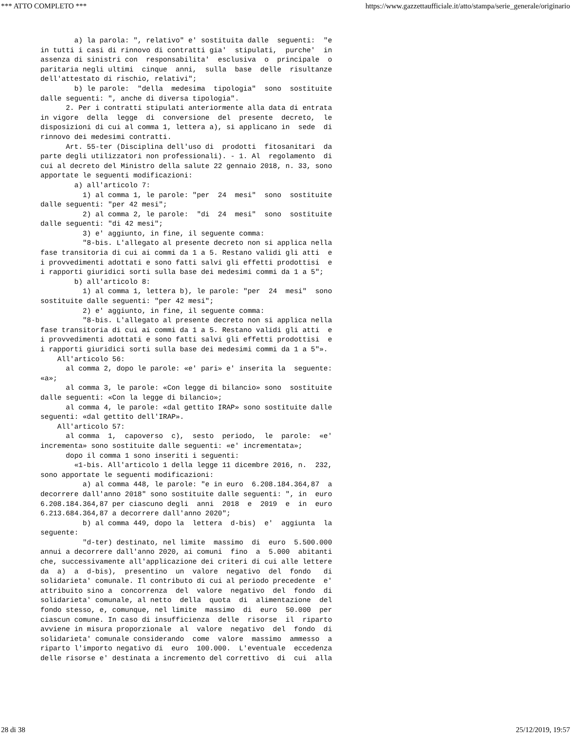*** ATTO COMPLETO *** https://www.gazzettaufficiale.it/atto/stampa/serie_generale/originario
        a) la parola: ", relativo" e' sostituita dalle  seguenti:  "e
in tutti i casi di rinnovo di contratti gia'  stipulati,  purche'  in
assenza di sinistri con  responsabilita'  esclusiva  o  principale  o
paritaria negli ultimi  cinque  anni,  sulla  base  delle  risultanze
dell'attestato di rischio, relativi";
        b) le parole:  "della  medesima  tipologia"  sono  sostituite
dalle seguenti: ", anche di diversa tipologia".
      2. Per i contratti stipulati anteriormente alla data di entrata
in vigore  della  legge  di  conversione  del  presente  decreto,  le
disposizioni di cui al comma 1, lettera a), si applicano in  sede  di
rinnovo dei medesimi contratti.
      Art. 55-ter (Disciplina dell'uso di  prodotti  fitosanitari  da
parte degli utilizzatori non professionali). - 1. Al  regolamento  di
cui al decreto del Ministro della salute 22 gennaio 2018, n. 33, sono
apportate le seguenti modificazioni:
        a) all'articolo 7:
          1) al comma 1, le parole: "per  24  mesi"  sono  sostituite
dalle seguenti: "per 42 mesi";
          2) al comma 2, le parole:  "di  24  mesi"  sono  sostituite
dalle seguenti: "di 42 mesi";
          3) e' aggiunto, in fine, il seguente comma:
          "8-bis. L'allegato al presente decreto non si applica nella
fase transitoria di cui ai commi da 1 a 5. Restano validi gli atti  e
i provvedimenti adottati e sono fatti salvi gli effetti prodottisi  e
i rapporti giuridici sorti sulla base dei medesimi commi da 1 a 5";
        b) all'articolo 8:
          1) al comma 1, lettera b), le parole: "per  24  mesi"  sono
sostituite dalle seguenti: "per 42 mesi";
          2) e' aggiunto, in fine, il seguente comma:
          "8-bis. L'allegato al presente decreto non si applica nella
fase transitoria di cui ai commi da 1 a 5. Restano validi gli atti  e
i provvedimenti adottati e sono fatti salvi gli effetti prodottisi  e
i rapporti giuridici sorti sulla base dei medesimi commi da 1 a 5"».
    All'articolo 56:
      al comma 2, dopo le parole: «e' pari» e' inserita la  seguente:
«a»;
      al comma 3, le parole: «Con legge di bilancio» sono  sostituite
dalle seguenti: «Con la legge di bilancio»;
      al comma 4, le parole: «dal gettito IRAP» sono sostituite dalle
seguenti: «dal gettito dell'IRAP».
    All'articolo 57:
      al comma  1,  capoverso  c),  sesto  periodo,  le  parole:  «e'
incrementa» sono sostituite dalle seguenti: «e' incrementata»;
      dopo il comma 1 sono inseriti i seguenti:
        «1-bis. All'articolo 1 della legge 11 dicembre 2016, n.  232,
sono apportate le seguenti modificazioni:
          a) al comma 448, le parole: "e in euro  6.208.184.364,87  a
decorrere dall'anno 2018" sono sostituite dalle seguenti: ", in  euro
6.208.184.364,87 per ciascuno degli  anni  2018  e  2019  e  in  euro
6.213.684.364,87 a decorrere dall'anno 2020";
          b) al comma 449, dopo la  lettera  d-bis)  e'  aggiunta  la
seguente:
          "d-ter) destinato, nel limite  massimo  di  euro  5.500.000
annui a decorrere dall'anno 2020, ai comuni  fino  a  5.000  abitanti
che, successivamente all'applicazione dei criteri di cui alle lettere
da  a)  a  d-bis),  presentino  un  valore  negativo  del  fondo   di
solidarieta' comunale. Il contributo di cui al periodo precedente  e'
attribuito sino a  concorrenza  del  valore  negativo  del  fondo  di
solidarieta' comunale, al netto  della  quota  di  alimentazione  del
fondo stesso, e, comunque, nel limite  massimo  di  euro  50.000  per
ciascun comune. In caso di insufficienza  delle  risorse  il  riparto
avviene in misura proporzionale  al  valore  negativo  del  fondo  di
solidarieta' comunale considerando  come  valore  massimo  ammesso  a
riparto l'importo negativo di  euro  100.000.  L'eventuale  eccedenza
delle risorse e' destinata a incremento del correttivo  di  cui  alla
28 di 38 25/12/2019, 19:57